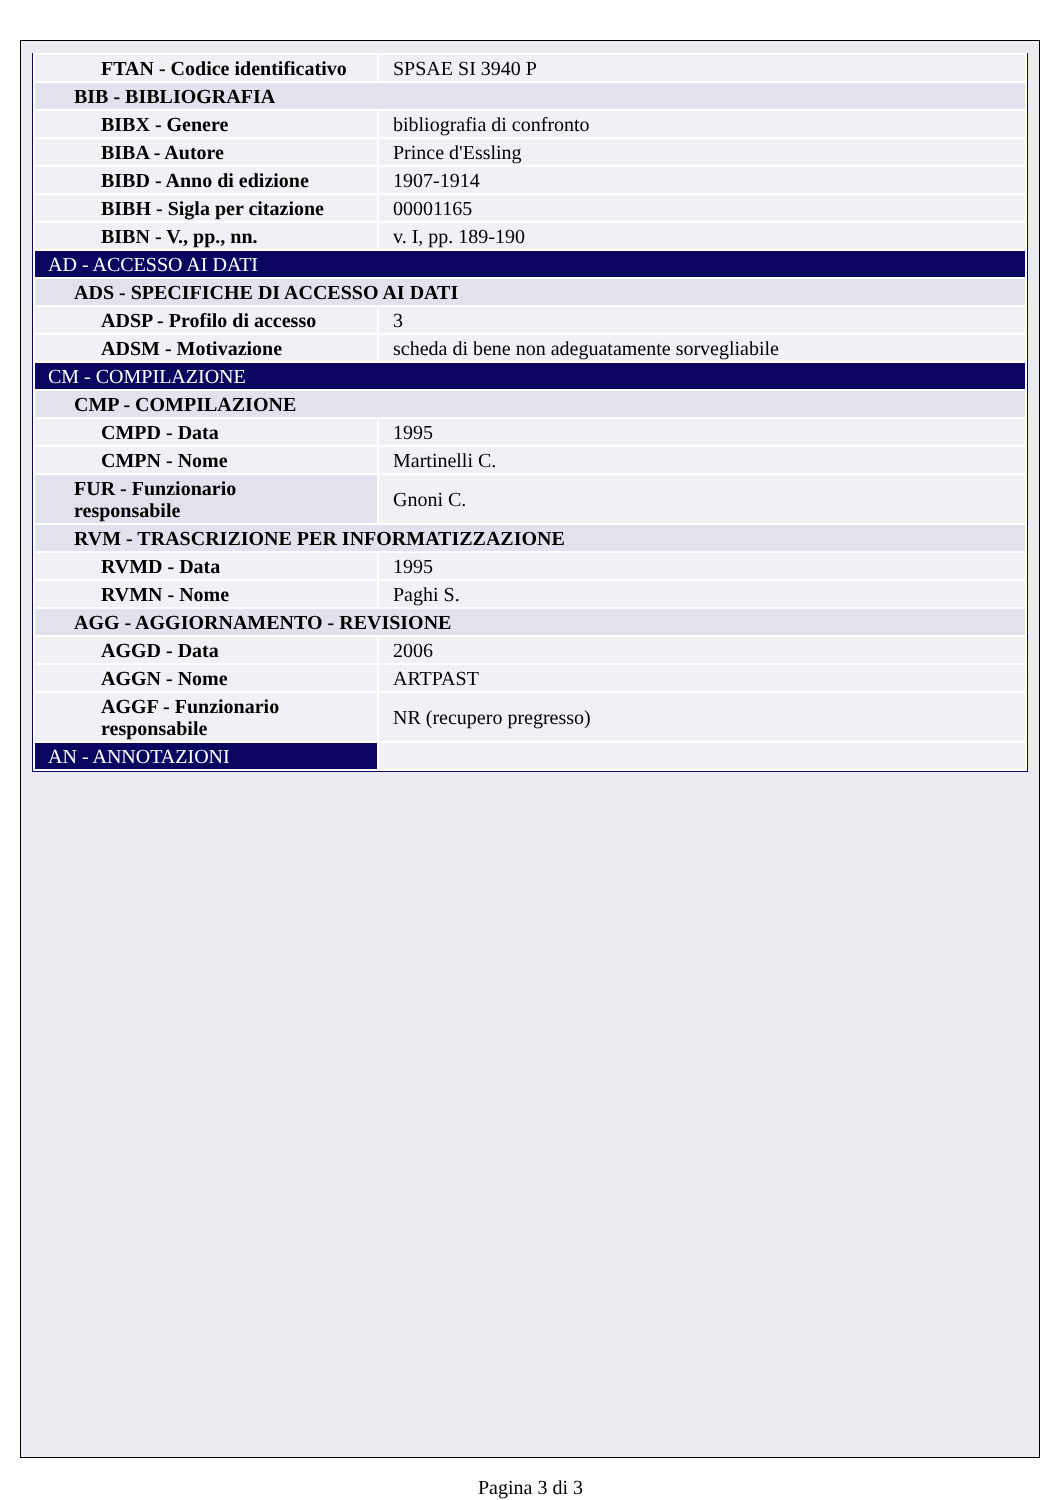| FTAN - Codice identificativo | SPSAE SI 3940 P |
| BIB - BIBLIOGRAFIA | |
| BIBX - Genere | bibliografia di confronto |
| BIBA - Autore | Prince d'Essling |
| BIBD - Anno di edizione | 1907-1914 |
| BIBH - Sigla per citazione | 00001165 |
| BIBN - V., pp., nn. | v. I, pp. 189-190 |
| AD - ACCESSO AI DATI | |
| ADS - SPECIFICHE DI ACCESSO AI DATI | |
| ADSP - Profilo di accesso | 3 |
| ADSM - Motivazione | scheda di bene non adeguatamente sorvegliabile |
| CM - COMPILAZIONE | |
| CMP - COMPILAZIONE | |
| CMPD - Data | 1995 |
| CMPN - Nome | Martinelli C. |
| FUR - Funzionario responsabile | Gnoni C. |
| RVM - TRASCRIZIONE PER INFORMATIZZAZIONE | |
| RVMD - Data | 1995 |
| RVMN - Nome | Paghi S. |
| AGG - AGGIORNAMENTO - REVISIONE | |
| AGGD - Data | 2006 |
| AGGN - Nome | ARTPAST |
| AGGF - Funzionario responsabile | NR (recupero pregresso) |
| AN - ANNOTAZIONI | |
Pagina 3 di 3